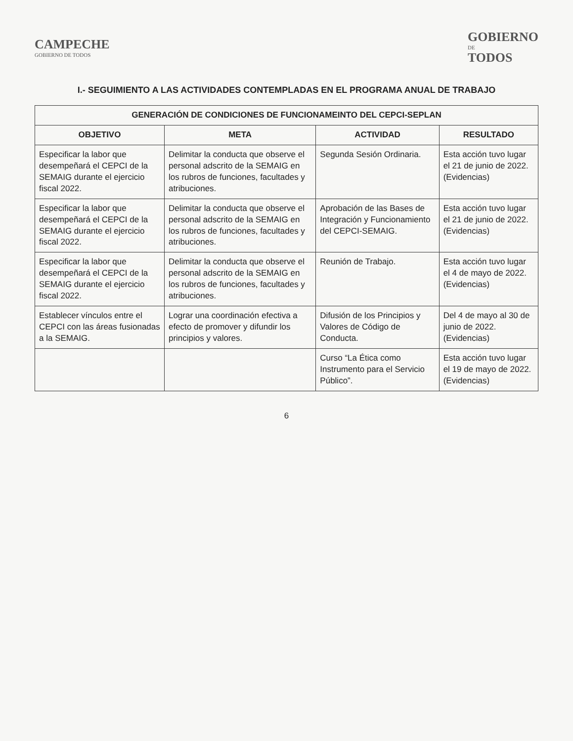CAMPECHE
GOBIERNO DE TODOS
GOBIERNO
DE
TODOS
I.- SEGUIMIENTO A LAS ACTIVIDADES CONTEMPLADAS EN EL PROGRAMA ANUAL DE TRABAJO
| GENERACIÓN DE CONDICIONES DE FUNCIONAMEINTO DEL CEPCI-SEPLAN | | | |
| --- | --- | --- | --- |
| OBJETIVO | META | ACTIVIDAD | RESULTADO |
| Especificar la labor que desempeñará el CEPCI de la SEMAIG durante el ejercicio fiscal 2022. | Delimitar la conducta que observe el personal adscrito de la SEMAIG en los rubros de funciones, facultades y atribuciones. | Segunda Sesión Ordinaria. | Esta acción tuvo lugar el 21 de junio de 2022. (Evidencias) |
| Especificar la labor que desempeñará el CEPCI de la SEMAIG durante el ejercicio fiscal 2022. | Delimitar la conducta que observe el personal adscrito de la SEMAIG en los rubros de funciones, facultades y atribuciones. | Aprobación de las Bases de Integración y Funcionamiento del CEPCI-SEMAIG. | Esta acción tuvo lugar el 21 de junio de 2022. (Evidencias) |
| Especificar la labor que desempeñará el CEPCI de la SEMAIG durante el ejercicio fiscal 2022. | Delimitar la conducta que observe el personal adscrito de la SEMAIG en los rubros de funciones, facultades y atribuciones. | Reunión de Trabajo. | Esta acción tuvo lugar el 4 de mayo de 2022. (Evidencias) |
| Establecer vínculos entre el CEPCI con las áreas fusionadas a la SEMAIG. | Lograr una coordinación efectiva a efecto de promover y difundir los principios y valores. | Difusión de los Principios y Valores de Código de Conducta. | Del 4 de mayo al 30 de junio de 2022. (Evidencias) |
| | | Curso “La Ética como Instrumento para el Servicio Público”. | Esta acción tuvo lugar el 19 de mayo de 2022. (Evidencias) |
6